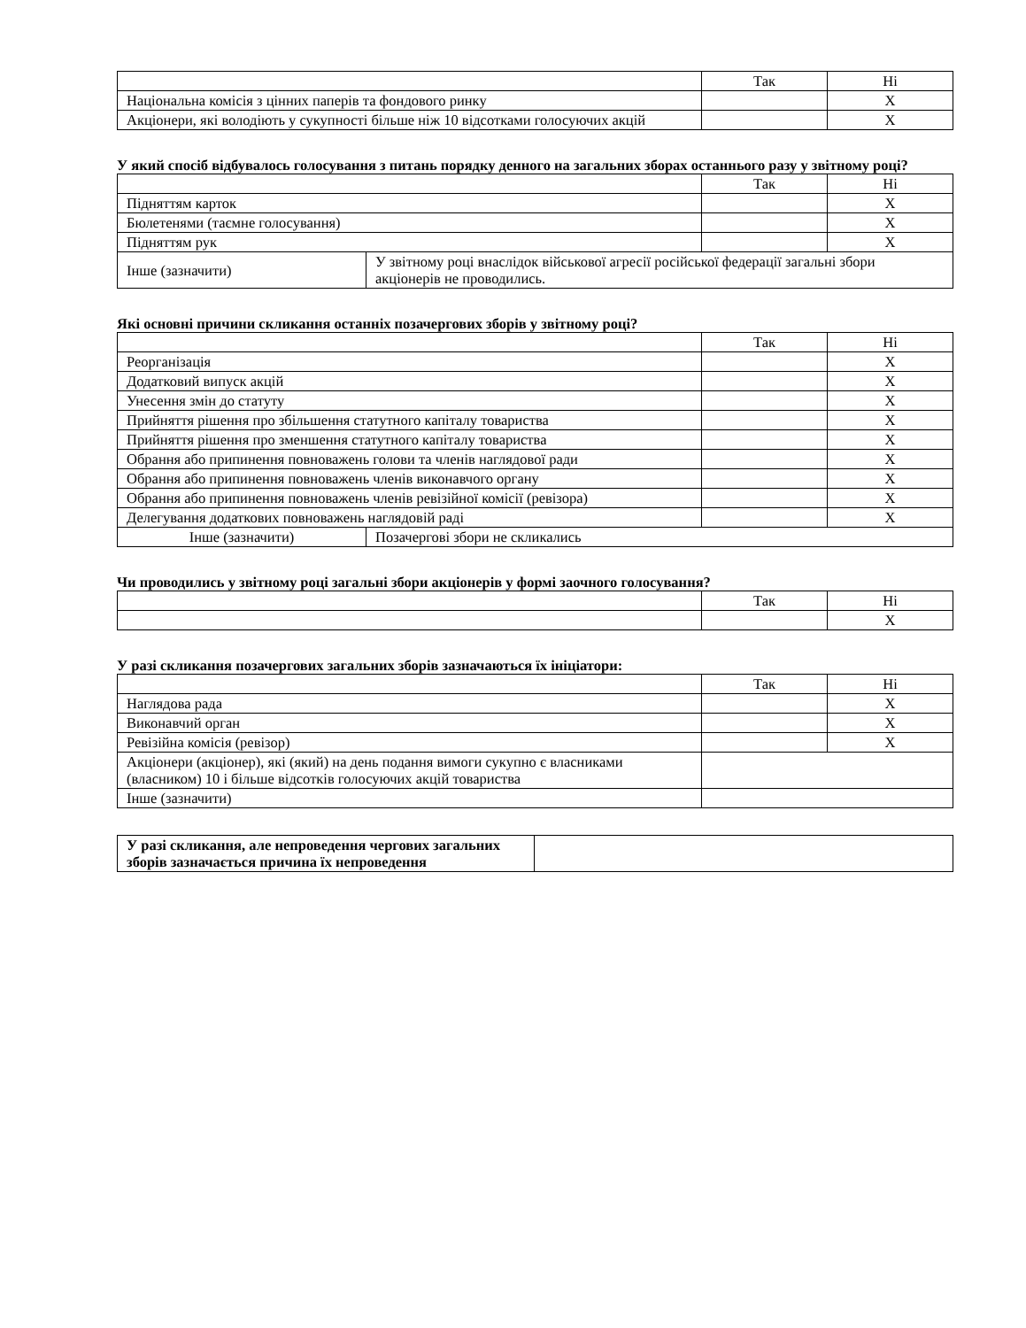| | Так | Ні |
| --- | --- | --- |
| Національна комісія з цінних паперів та фондового ринку | | X |
| Акціонери, які володіють у сукупності більше ніж 10 відсотками голосуючих акцій | | X |
У який спосіб відбувалось голосування з питань порядку денного на загальних зборах останнього разу у звітному році?
| | | Так | Ні |
| --- | --- | --- | --- |
| Підняттям карток | | | X |
| Бюлетенями (таємне голосування) | | | X |
| Підняттям рук | | | X |
| Інше (зазначити) | У звітному році внаслідок військової агресії російської федерації загальні збори акціонерів не проводились. | | |
Які основні причини скликання останніх позачергових зборів у звітному році?
| | | Так | Ні |
| --- | --- | --- | --- |
| Реорганізація | | | X |
| Додатковий випуск акцій | | | X |
| Унесення змін до статуту | | | X |
| Прийняття рішення про збільшення статутного капіталу товариства | | | X |
| Прийняття рішення про зменшення статутного капіталу товариства | | | X |
| Обрання або припинення повноважень голови та членів наглядової ради | | | X |
| Обрання або припинення повноважень членів виконавчого органу | | | X |
| Обрання або припинення повноважень членів ревізійної комісії (ревізора) | | | X |
| Делегування додаткових повноважень наглядовій раді | | | X |
| Інше (зазначити) | Позачергові збори не скликались | | |
Чи проводились у звітному році загальні збори акціонерів у формі заочного голосування?
| | Так | Ні |
| --- | --- | --- |
| | | X |
У разі скликання позачергових загальних зборів зазначаються їх ініціатори:
| | Так | Ні |
| --- | --- | --- |
| Наглядова рада | | X |
| Виконавчий орган | | X |
| Ревізійна комісія (ревізор) | | X |
| Акціонери (акціонер), які (який) на день подання вимоги сукупно є власниками (власником) 10 і більше відсотків голосуючих акцій товариства | | |
| Інше (зазначити) | | |
| У разі скликання, але непроведення чергових загальних зборів зазначається причина їх непроведення | |